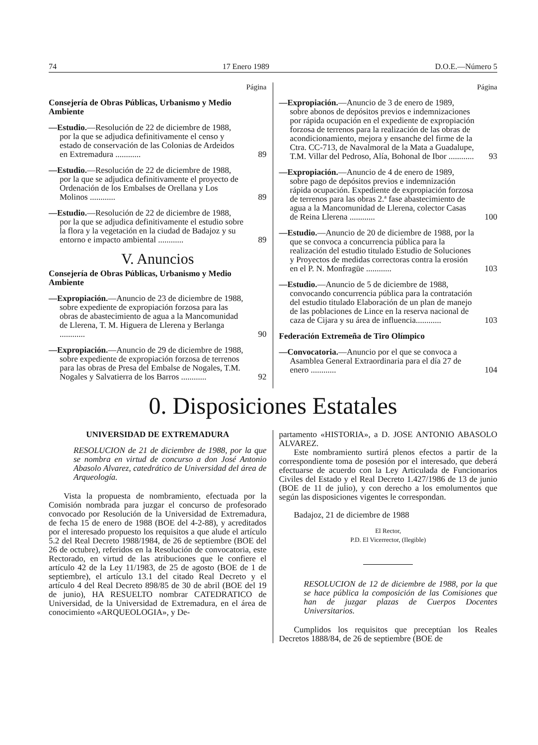74 17 Enero 1989 D.O.E.—Número 5
Página
Consejería de Obras Públicas, Urbanismo y Medio Ambiente
—Estudio.—Resolución de 22 de diciembre de 1988, por la que se adjudica definitivamente el censo y estado de conservación de las Colonias de Ardeidos en Extremadura ............
89
—Estudio.—Resolución de 22 de diciembre de 1988, por la que se adjudica definitivamente el proyecto de Ordenación de los Embalses de Orellana y Los Molinos ............
89
—Estudio.—Resolución de 22 de diciembre de 1988, por la que se adjudica definitivamente el estudio sobre la flora y la vegetación en la ciudad de Badajoz y su entorno e impacto ambiental ............
89
V. Anuncios
Consejería de Obras Públicas, Urbanismo y Medio Ambiente
—Expropiación.—Anuncio de 23 de diciembre de 1988, sobre expediente de expropiación forzosa para las obras de abastecimiento de agua a la Mancomunidad de Llerena, T. M. Higuera de Llerena y Berlanga ............
90
—Expropiación.—Anuncio de 29 de diciembre de 1988, sobre expediente de expropiación forzosa de terrenos para las obras de Presa del Embalse de Nogales, T.M. Nogales y Salvatierra de los Barros ............
92
Página
—Expropiación.—Anuncio de 3 de enero de 1989, sobre abonos de depósitos previos e indemnizaciones por rápida ocupación en el expediente de expropiación forzosa de terrenos para la realización de las obras de acondicionamiento, mejora y ensanche del firme de la Ctra. CC-713, de Navalmoral de la Mata a Guadalupe, T.M. Villar del Pedroso, Alía, Bohonal de Ibor ............
93
—Expropiación.—Anuncio de 4 de enero de 1989, sobre pago de depósitos previos e indemnización rápida ocupación. Expediente de expropiación forzosa de terrenos para las obras 2.ª fase abastecimiento de agua a la Mancomunidad de Llerena, colector Casas de Reina Llerena ............
100
—Estudio.—Anuncio de 20 de diciembre de 1988, por la que se convoca a concurrencia pública para la realización del estudio titulado Estudio de Soluciones y Proyectos de medidas correctoras contra la erosión en el P. N. Monfragüe ............
103
—Estudio.—Anuncio de 5 de diciembre de 1988, convocando concurrencia pública para la contratación del estudio titulado Elaboración de un plan de manejo de las poblaciones de Lince en la reserva nacional de caza de Cijara y su área de influencia............
103
Federación Extremeña de Tiro Olímpico
—Convocatoria.—Anuncio por el que se convoca a Asamblea General Extraordinaria para el día 27 de enero ............
104
0. Disposiciones Estatales
UNIVERSIDAD DE EXTREMADURA
RESOLUCION de 21 de diciembre de 1988, por la que se nombra en virtud de concurso a don José Antonio Abasolo Alvarez, catedrático de Universidad del área de Arqueología.
Vista la propuesta de nombramiento, efectuada por la Comisión nombrada para juzgar el concurso de profesorado convocado por Resolución de la Universidad de Extremadura, de fecha 15 de enero de 1988 (BOE del 4-2-88), y acreditados por el interesado propuesto los requisitos a que alude el artículo 5.2 del Real Decreto 1988/1984, de 26 de septiembre (BOE del 26 de octubre), referidos en la Resolución de convocatoria, este Rectorado, en virtud de las atribuciones que le confiere el artículo 42 de la Ley 11/1983, de 25 de agosto (BOE de 1 de septiembre), el artículo 13.1 del citado Real Decreto y el artículo 4 del Real Decreto 898/85 de 30 de abril (BOE del 19 de junio), HA RESUELTO nombrar CATEDRATICO de Universidad, de la Universidad de Extremadura, en el área de conocimiento «ARQUEOLOGIA», y De-
partamento «HISTORIA», a D. JOSE ANTONIO ABASOLO ALVAREZ.
Este nombramiento surtirá plenos efectos a partir de la correspondiente toma de posesión por el interesado, que deberá efectuarse de acuerdo con la Ley Articulada de Funcionarios Civiles del Estado y el Real Decreto 1.427/1986 de 13 de junio (BOE de 11 de julio), y con derecho a los emolumentos que según las disposiciones vigentes le correspondan.
Badajoz, 21 de diciembre de 1988
El Rector,
P.D. El Vicerrector, (Ilegible)
RESOLUCION de 12 de diciembre de 1988, por la que se hace pública la composición de las Comisiones que han de juzgar plazas de Cuerpos Docentes Universitarios.
Cumplidos los requisitos que preceptúan los Reales Decretos 1888/84, de 26 de septiembre (BOE de